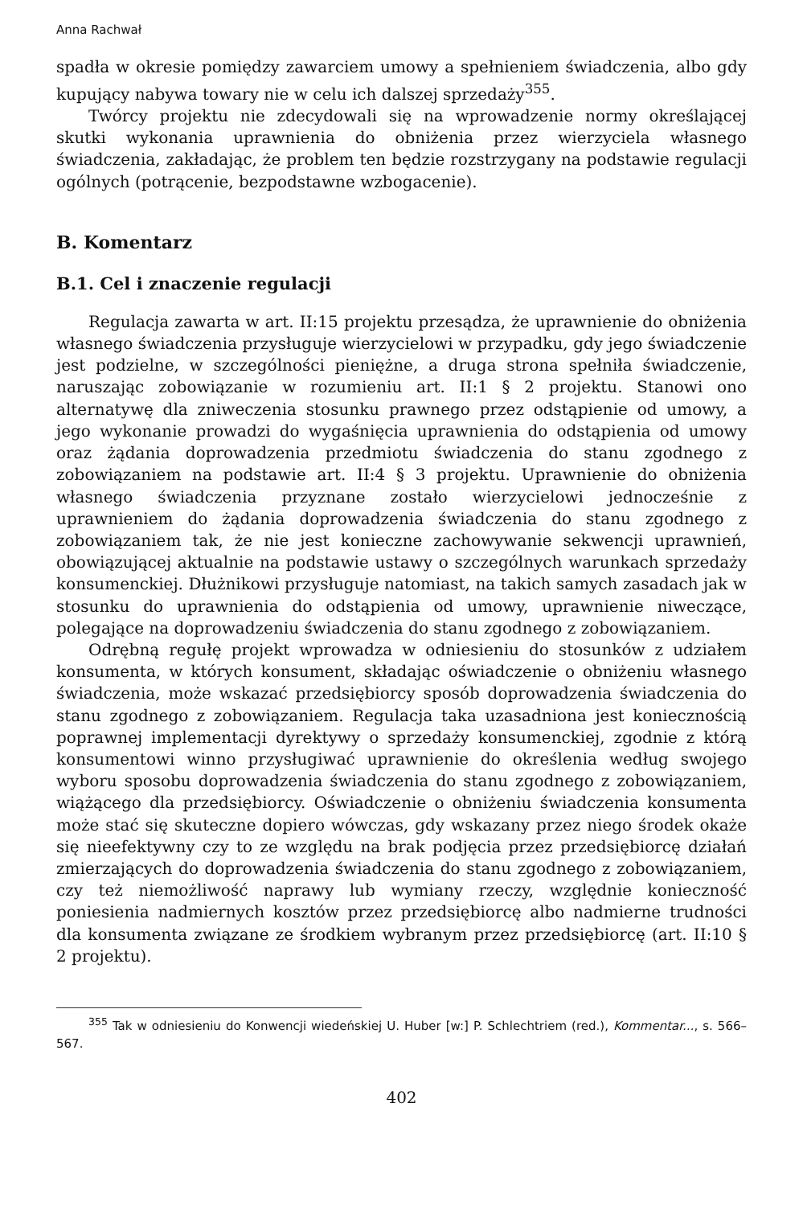Anna Rachwał
spadła w okresie pomiędzy zawarciem umowy a spełnieniem świadczenia, albo gdy kupujący nabywa towary nie w celu ich dalszej sprzedaży<sup>355</sup>.
Twórcy projektu nie zdecydowali się na wprowadzenie normy określającej skutki wykonania uprawnienia do obniżenia przez wierzyciela własnego świadczenia, zakładając, że problem ten będzie rozstrzygany na podstawie regulacji ogólnych (potrącenie, bezpodstawne wzbogacenie).
B. Komentarz
B.1. Cel i znaczenie regulacji
Regulacja zawarta w art. II:15 projektu przesądza, że uprawnienie do obniżenia własnego świadczenia przysługuje wierzycielowi w przypadku, gdy jego świadczenie jest podzielne, w szczególności pieniężne, a druga strona spełniła świadczenie, naruszając zobowiązanie w rozumieniu art. II:1 § 2 projektu. Stanowi ono alternatywę dla zniweczenia stosunku prawnego przez odstąpienie od umowy, a jego wykonanie prowadzi do wygaśnięcia uprawnienia do odstąpienia od umowy oraz żądania doprowadzenia przedmiotu świadczenia do stanu zgodnego z zobowiązaniem na podstawie art. II:4 § 3 projektu. Uprawnienie do obniżenia własnego świadczenia przyznane zostało wierzycielowi jednocześnie z uprawnieniem do żądania doprowadzenia świadczenia do stanu zgodnego z zobowiązaniem tak, że nie jest konieczne zachowywanie sekwencji uprawnień, obowiązującej aktualnie na podstawie ustawy o szczególnych warunkach sprzedaży konsumenckiej. Dłużnikowi przysługuje natomiast, na takich samych zasadach jak w stosunku do uprawnienia do odstąpienia od umowy, uprawnienie niweczące, polegające na doprowadzeniu świadczenia do stanu zgodnego z zobowiązaniem.
Odrębną regułę projekt wprowadza w odniesieniu do stosunków z udziałem konsumenta, w których konsument, składając oświadczenie o obniżeniu własnego świadczenia, może wskazać przedsiębiorcy sposób doprowadzenia świadczenia do stanu zgodnego z zobowiązaniem. Regulacja taka uzasadniona jest koniecznością poprawnej implementacji dyrektywy o sprzedaży konsumenckiej, zgodnie z którą konsumentowi winno przysługiwać uprawnienie do określenia według swojego wyboru sposobu doprowadzenia świadczenia do stanu zgodnego z zobowiązaniem, wiążącego dla przedsiębiorcy. Oświadczenie o obniżeniu świadczenia konsumenta może stać się skuteczne dopiero wówczas, gdy wskazany przez niego środek okaże się nieefektywny czy to ze względu na brak podjęcia przez przedsiębiorcę działań zmierzających do doprowadzenia świadczenia do stanu zgodnego z zobowiązaniem, czy też niemożliwość naprawy lub wymiany rzeczy, względnie konieczność poniesienia nadmiernych kosztów przez przedsiębiorcę albo nadmierne trudności dla konsumenta związane ze środkiem wybranym przez przedsiębiorcę (art. II:10 § 2 projektu).
<sup>355</sup> Tak w odniesieniu do Konwencji wiedeńskiej U. Huber [w:] P. Schlechtriem (red.), Kommentar..., s. 566–567.
402